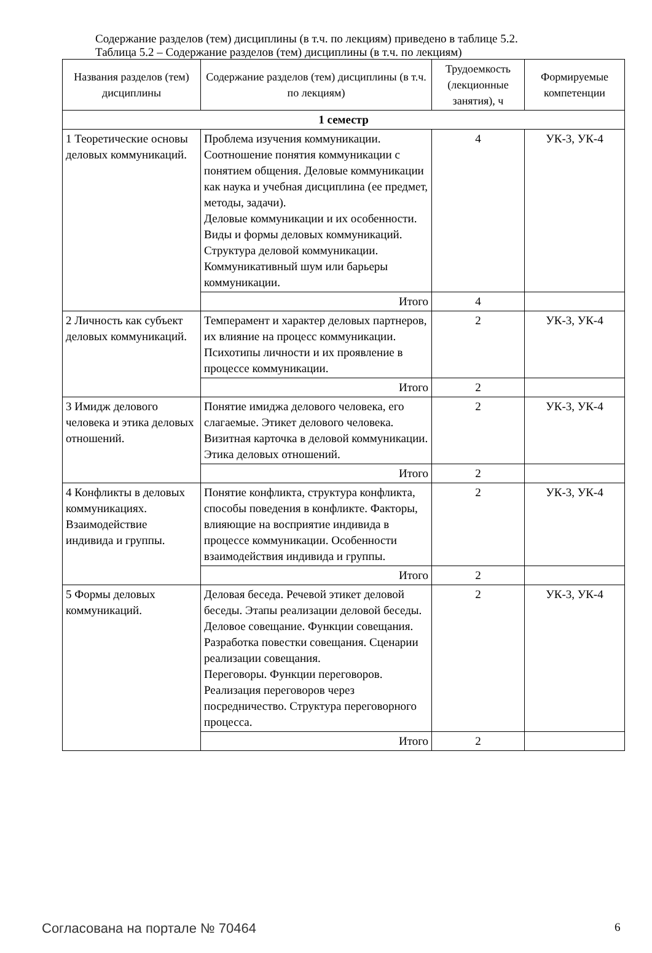Содержание разделов (тем) дисциплины (в т.ч. по лекциям) приведено в таблице 5.2.
Таблица 5.2 – Содержание разделов (тем) дисциплины (в т.ч. по лекциям)
| Названия разделов (тем) дисциплины | Содержание разделов (тем) дисциплины (в т.ч. по лекциям) | Трудоемкость (лекционные занятия), ч | Формируемые компетенции |
| --- | --- | --- | --- |
| 1 семестр | | | |
| 1 Теоретические основы деловых коммуникаций. | Проблема изучения коммуникации. Соотношение понятия коммуникации с понятием общения. Деловые коммуникации как наука и учебная дисциплина (ее предмет, методы, задачи). Деловые коммуникации и их особенности. Виды и формы деловых коммуникаций. Структура деловой коммуникации. Коммуникативный шум или барьеры коммуникации. | 4 | УК-3, УК-4 |
| | Итого | 4 | |
| 2 Личность как субъект деловых коммуникаций. | Темперамент и характер деловых партнеров, их влияние на процесс коммуникации. Психотипы личности и их проявление в процессе коммуникации. | 2 | УК-3, УК-4 |
| | Итого | 2 | |
| 3 Имидж делового человека и этика деловых отношений. | Понятие имиджа делового человека, его слагаемые. Этикет делового человека. Визитная карточка в деловой коммуникации. Этика деловых отношений. | 2 | УК-3, УК-4 |
| | Итого | 2 | |
| 4 Конфликты в деловых коммуникациях. Взаимодействие индивида и группы. | Понятие конфликта, структура конфликта, способы поведения в конфликте. Факторы, влияющие на восприятие индивида в процессе коммуникации. Особенности взаимодействия индивида и группы. | 2 | УК-3, УК-4 |
| | Итого | 2 | |
| 5 Формы деловых коммуникаций. | Деловая беседа. Речевой этикет деловой беседы. Этапы реализации деловой беседы. Деловое совещание. Функции совещания. Разработка повестки совещания. Сценарии реализации совещания. Переговоры. Функции переговоров. Реализация переговоров через посредничество. Структура переговорного процесса. | 2 | УК-3, УК-4 |
| | Итого | 2 | |
Согласована на портале № 70464 6